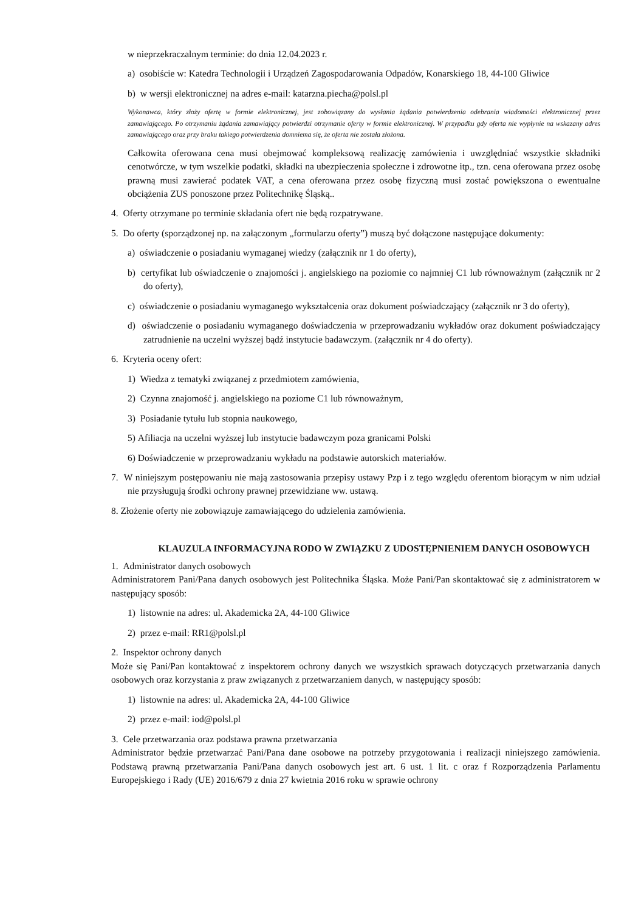w nieprzekraczalnym terminie: do dnia 12.04.2023 r.
a) osobiście w: Katedra Technologii i Urządzeń Zagospodarowania Odpadów, Konarskiego 18, 44-100 Gliwice
b) w wersji elektronicznej na adres e-mail: katarzna.piecha@polsl.pl
Wykonawca, który złoży ofertę w formie elektronicznej, jest zobowiązany do wysłania żądania potwierdzenia odebrania wiadomości elektronicznej przez zamawiającego. Po otrzymaniu żądania zamawiający potwierdzi otrzymanie oferty w formie elektronicznej. W przypadku gdy oferta nie wypłynie na wskazany adres zamawiającego oraz przy braku takiego potwierdzenia domniema się, że oferta nie została złożona.
Całkowita oferowana cena musi obejmować kompleksową realizację zamówienia i uwzględniać wszystkie składniki cenotwórcze, w tym wszelkie podatki, składki na ubezpieczenia społeczne i zdrowotne itp., tzn. cena oferowana przez osobę prawną musi zawierać podatek VAT, a cena oferowana przez osobę fizyczną musi zostać powiększona o ewentualne obciążenia ZUS ponoszone przez Politechnikę Śląską..
4. Oferty otrzymane po terminie składania ofert nie będą rozpatrywane.
5. Do oferty (sporządzonej np. na załączonym „formularzu oferty”) muszą być dołączone następujące dokumenty:
a) oświadczenie o posiadaniu wymaganej wiedzy (załącznik nr 1 do oferty),
b) certyfikat lub oświadczenie o znajomości j. angielskiego na poziomie co najmniej C1 lub równoważnym (załącznik nr 2 do oferty),
c) oświadczenie o posiadaniu wymaganego wykształcenia oraz dokument poświadczający (załącznik nr 3 do oferty),
d) oświadczenie o posiadaniu wymaganego doświadczenia w przeprowadzaniu wykładów oraz dokument poświadczający zatrudnienie na uczelni wyższej bądź instytucie badawczym. (załącznik nr 4 do oferty).
6. Kryteria oceny ofert:
1) Wiedza z tematyki związanej z przedmiotem zamówienia,
2) Czynna znajomość j. angielskiego na poziome C1 lub równoważnym,
3) Posiadanie tytułu lub stopnia naukowego,
5) Afiliacja na uczelni wyższej lub instytucie badawczym poza granicami Polski
6) Doświadczenie w przeprowadzaniu wykładu na podstawie autorskich materiałów.
7. W niniejszym postępowaniu nie mają zastosowania przepisy ustawy Pzp i z tego względu oferentom biorącym w nim udział nie przysługują środki ochrony prawnej przewidziane ww. ustawą.
8. Złożenie oferty nie zobowiązuje zamawiającego do udzielenia zamówienia.
KLAUZULA INFORMACYJNA RODO W ZWIĄZKU Z UDOSTĘPNIENIEM DANYCH OSOBOWYCH
1. Administrator danych osobowych
Administratorem Pani/Pana danych osobowych jest Politechnika Śląska. Może Pani/Pan skontaktować się z administratorem w następujący sposób:
1) listownie na adres: ul. Akademicka 2A, 44-100 Gliwice
2) przez e-mail: RR1@polsl.pl
2. Inspektor ochrony danych
Może się Pani/Pan kontaktować z inspektorem ochrony danych we wszystkich sprawach dotyczących przetwarzania danych osobowych oraz korzystania z praw związanych z przetwarzaniem danych, w następujący sposób:
1) listownie na adres: ul. Akademicka 2A, 44-100 Gliwice
2) przez e-mail: iod@polsl.pl
3. Cele przetwarzania oraz podstawa prawna przetwarzania
Administrator będzie przetwarzać Pani/Pana dane osobowe na potrzeby przygotowania i realizacji niniejszego zamówienia. Podstawą prawną przetwarzania Pani/Pana danych osobowych jest art. 6 ust. 1 lit. c oraz f Rozporządzenia Parlamentu Europejskiego i Rady (UE) 2016/679 z dnia 27 kwietnia 2016 roku w sprawie ochrony